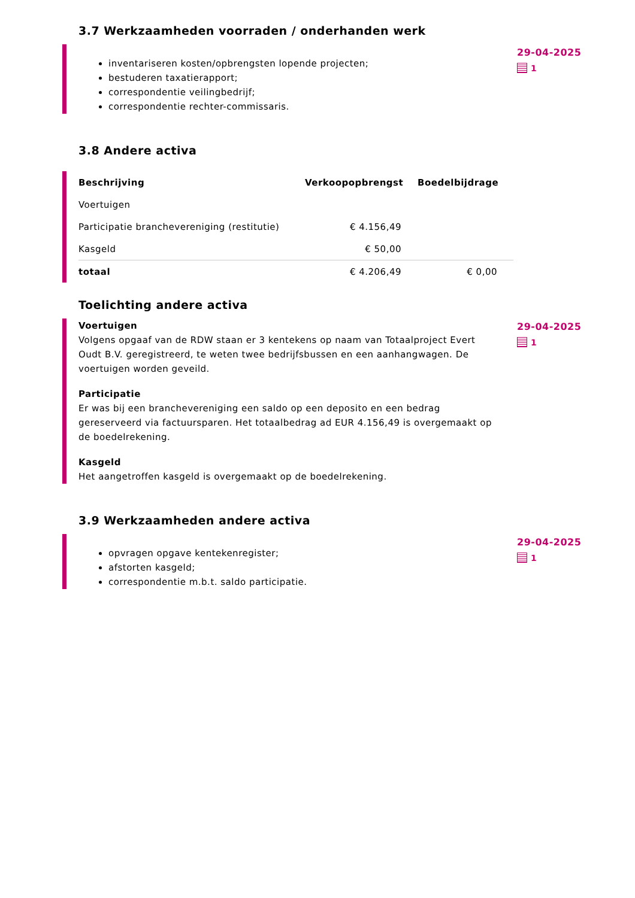3.7 Werkzaamheden voorraden / onderhanden werk
inventariseren kosten/opbrengsten lopende projecten;
bestuderen taxatierapport;
correspondentie veilingbedrijf;
correspondentie rechter-commissaris.
29-04-2025
1
3.8 Andere activa
| Beschrijving | Verkoopopbrengst | Boedelbijdrage |
| --- | --- | --- |
| Voertuigen | | |
| Participatie branchevereniging (restitutie) | € 4.156,49 | |
| Kasgeld | € 50,00 | |
| totaal | € 4.206,49 | € 0,00 |
Toelichting andere activa
Voertuigen
Volgens opgaaf van de RDW staan er 3 kentekens op naam van Totaalproject Evert Oudt B.V. geregistreerd, te weten twee bedrijfsbussen en een aanhangwagen. De voertuigen worden geveild.
Participatie
Er was bij een branchevereniging een saldo op een deposito en een bedrag gereserveerd via factuursparen. Het totaalbedrag ad EUR 4.156,49 is overgemaakt op de boedelrekening.
Kasgeld
Het aangetroffen kasgeld is overgemaakt op de boedelrekening.
29-04-2025
1
3.9 Werkzaamheden andere activa
opvragen opgave kentekenregister;
afstorten kasgeld;
correspondentie m.b.t. saldo participatie.
29-04-2025
1